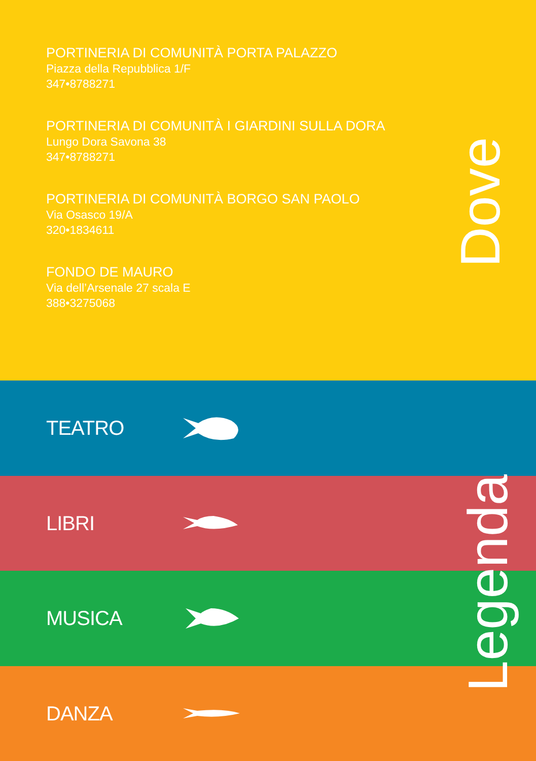PORTINERIA DI COMUNITÀ PORTA PALAZZO
Piazza della Repubblica 1/F
347•8788271
PORTINERIA DI COMUNITÀ I GIARDINI SULLA DORA
Lungo Dora Savona 38
347•8788271
PORTINERIA DI COMUNITÀ BORGO SAN PAOLO
Via Osasco 19/A
320•1834611
FONDO DE MAURO
Via dell’Arsenale 27 scala E
388•3275068
Dove
TEATRO
LIBRI
MUSICA
DANZA
Legenda